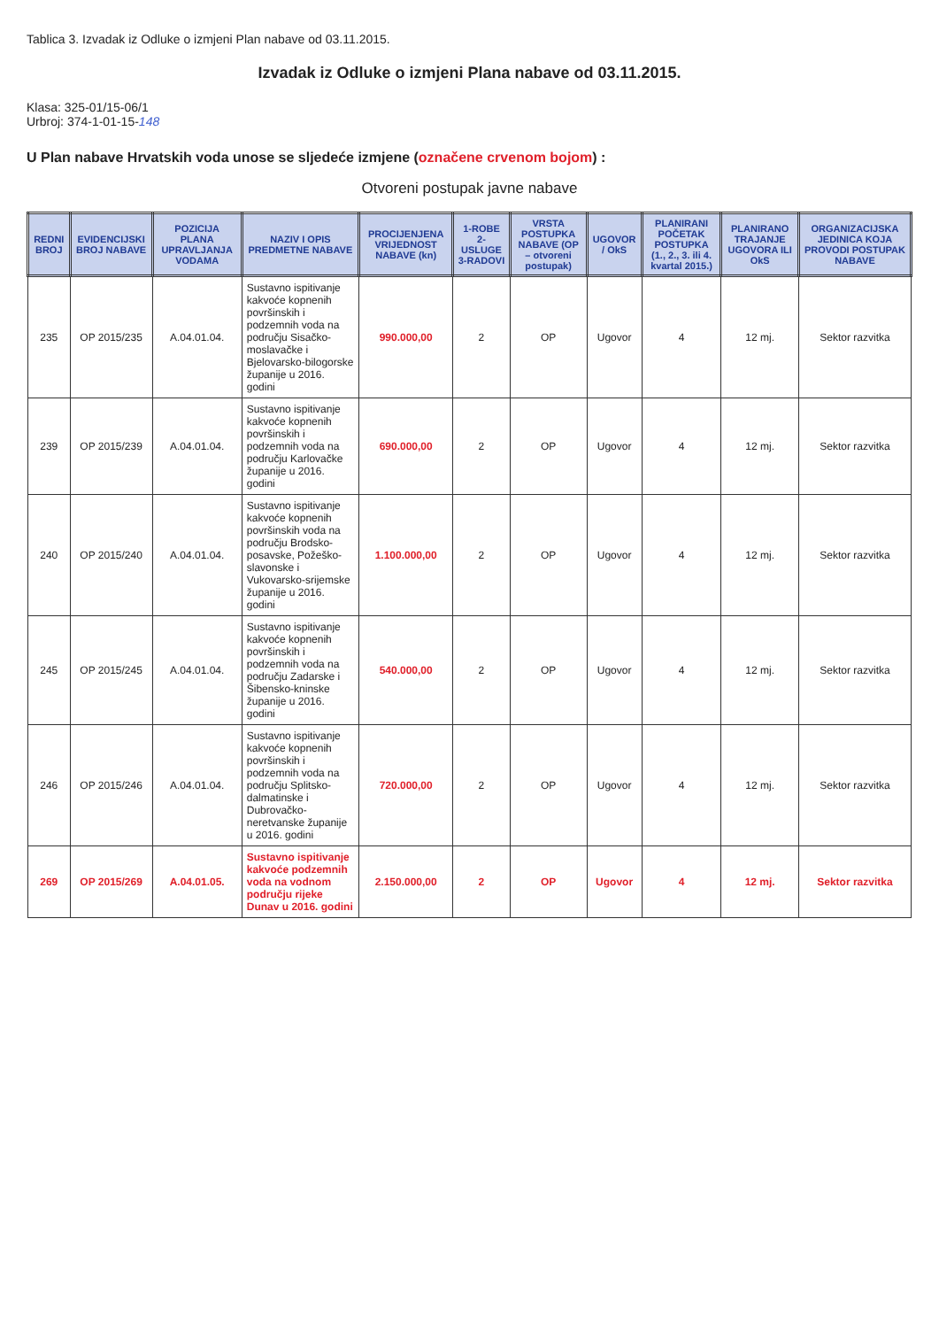Tablica 3. Izvadak iz Odluke o izmjeni Plan nabave od 03.11.2015.
Izvadak iz Odluke o izmjeni Plana nabave od 03.11.2015.
Klasa: 325-01/15-06/1
Urbroj: 374-1-01-15-148
U Plan nabave Hrvatskih voda unose se sljedeće izmjene (označene crvenom bojom) :
Otvoreni postupak javne nabave
| REDNI BROJ | EVIDENCIJSKI BROJ NABAVE | POZICIJA PLANA UPRAVLJANJA VODAMA | NAZIV I OPIS PREDMETNE NABAVE | PROCIJENJENA VRIJEDNOST NABAVE (kn) | 1-ROBE 2-USLUGE 3-RADOVI | VRSTA POSTUPKA NABAVE (OP – otvoreni postupak) | UGOVOR / OkS | PLANIRANI POČETAK POSTUPKA (1., 2., 3. ili 4. kvartal 2015.) | PLANIRANO TRAJANJE UGOVORA ILI OkS | ORGANIZACIJSKA JEDINICA KOJA PROVODI POSTUPAK NABAVE |
| --- | --- | --- | --- | --- | --- | --- | --- | --- | --- | --- |
| 235 | OP 2015/235 | A.04.01.04. | Sustavno ispitivanje kakvoće kopnenih površinskih i podzemnih voda na području Sisačko-moslavačke i Bjelovarsko-bilogorske županije u 2016. godini | 990.000,00 | 2 | OP | Ugovor | 4 | 12 mj. | Sektor razvitka |
| 239 | OP 2015/239 | A.04.01.04. | Sustavno ispitivanje kakvoće kopnenih površinskih i podzemnih voda na području Karlovačke županije u 2016. godini | 690.000,00 | 2 | OP | Ugovor | 4 | 12 mj. | Sektor razvitka |
| 240 | OP 2015/240 | A.04.01.04. | Sustavno ispitivanje kakvoće kopnenih površinskih voda na području Brodsko-posavske, Požeško-slavonske i Vukovarsko-srijemske županije u 2016. godini | 1.100.000,00 | 2 | OP | Ugovor | 4 | 12 mj. | Sektor razvitka |
| 245 | OP 2015/245 | A.04.01.04. | Sustavno ispitivanje kakvoće kopnenih površinskih i podzemnih voda na području Zadarske i Šibensko-kninske županije u 2016. godini | 540.000,00 | 2 | OP | Ugovor | 4 | 12 mj. | Sektor razvitka |
| 246 | OP 2015/246 | A.04.01.04. | Sustavno ispitivanje kakvoće kopnenih površinskih i podzemnih voda na području Splitsko-dalmatinske i Dubrovačko-neretvanske županije u 2016. godini | 720.000,00 | 2 | OP | Ugovor | 4 | 12 mj. | Sektor razvitka |
| 269 | OP 2015/269 | A.04.01.05. | Sustavno ispitivanje kakvoće podzemnih voda na vodnom području rijeke Dunav u 2016. godini | 2.150.000,00 | 2 | OP | Ugovor | 4 | 12 mj. | Sektor razvitka |